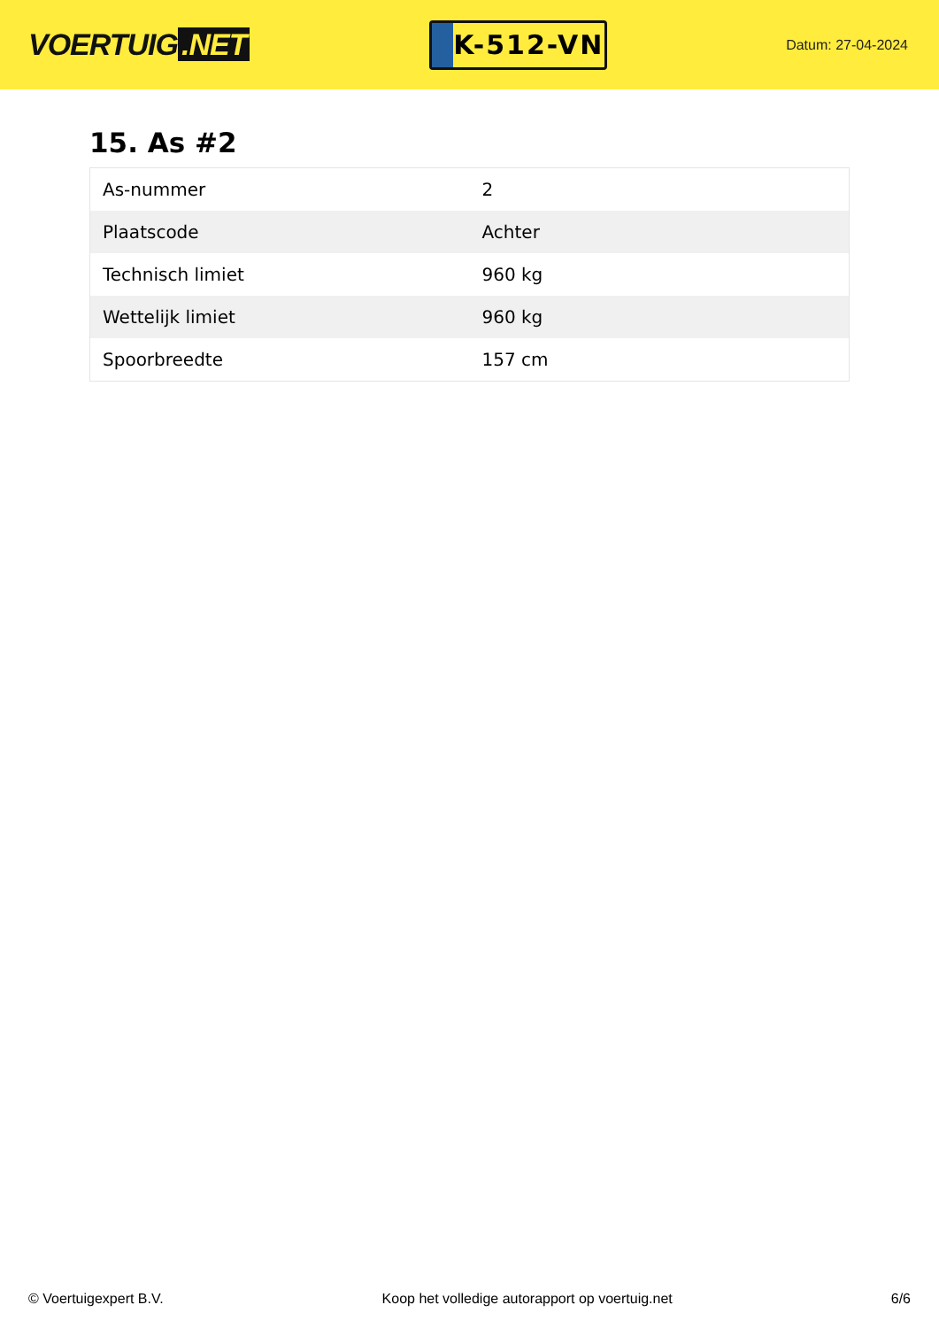VOERTUIG.NET
K-512-VN
Datum: 27-04-2024
15. As #2
| As-nummer | 2 |
| Plaatscode | Achter |
| Technisch limiet | 960 kg |
| Wettelijk limiet | 960 kg |
| Spoorbreedte | 157 cm |
© Voertuigexpert B.V. Koop het volledige autorapport op voertuig.net 6/6